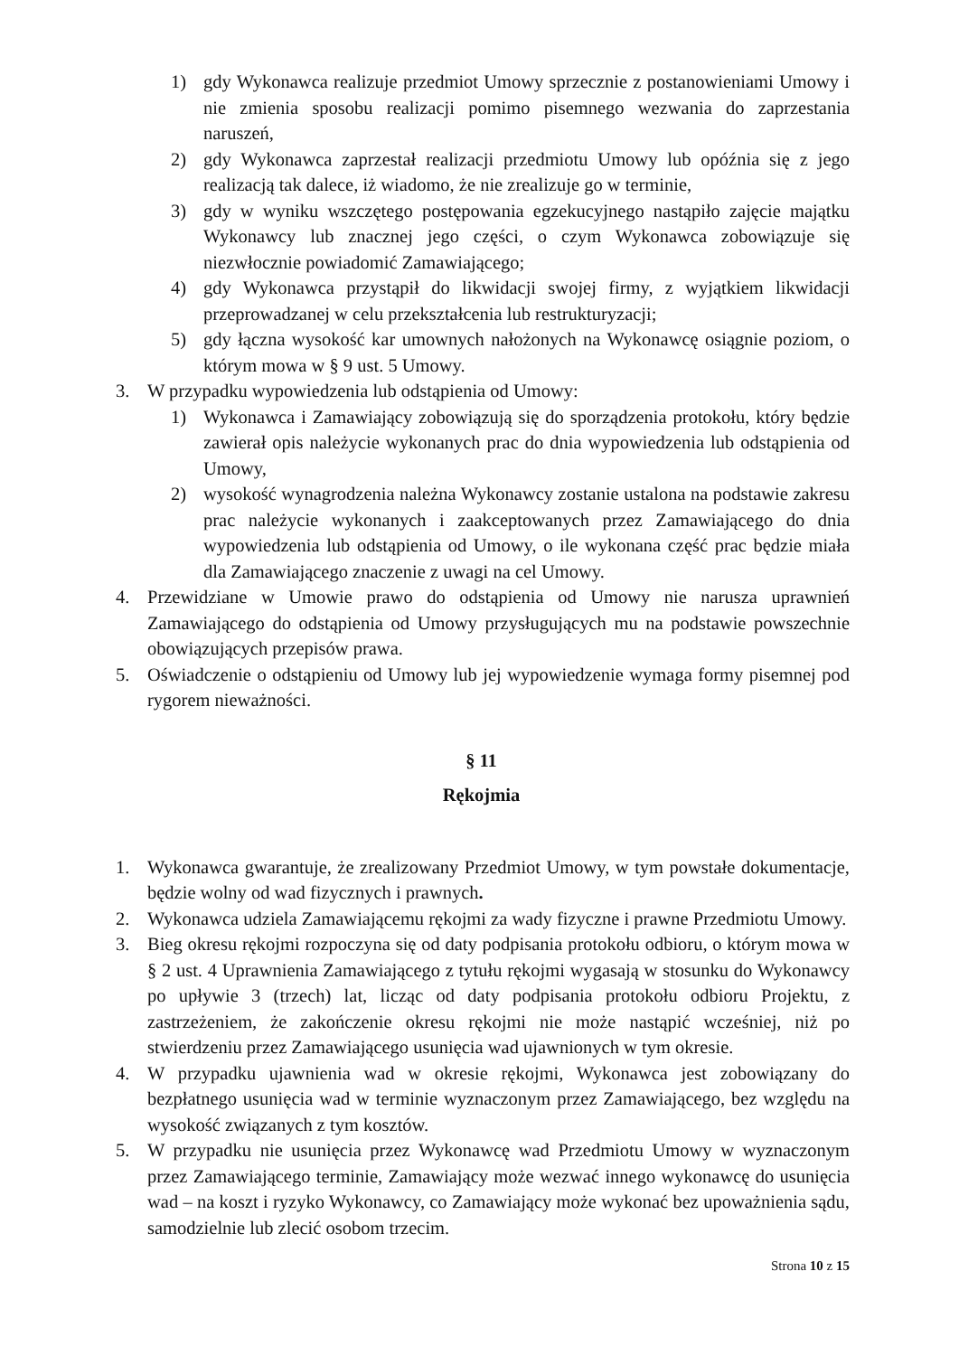1) gdy Wykonawca realizuje przedmiot Umowy sprzecznie z postanowieniami Umowy i nie zmienia sposobu realizacji pomimo pisemnego wezwania do zaprzestania naruszeń,
2) gdy Wykonawca zaprzestał realizacji przedmiotu Umowy lub opóźnia się z jego realizacją tak dalece, iż wiadomo, że nie zrealizuje go w terminie,
3) gdy w wyniku wszczętego postępowania egzekucyjnego nastąpiło zajęcie majątku Wykonawcy lub znacznej jego części, o czym Wykonawca zobowiązuje się niezwłocznie powiadomić Zamawiającego;
4) gdy Wykonawca przystąpił do likwidacji swojej firmy, z wyjątkiem likwidacji przeprowadzanej w celu przekształcenia lub restrukturyzacji;
5) gdy łączna wysokość kar umownych nałożonych na Wykonawcę osiągnie poziom, o którym mowa w § 9 ust. 5 Umowy.
3. W przypadku wypowiedzenia lub odstąpienia od Umowy:
1) Wykonawca i Zamawiający zobowiązują się do sporządzenia protokołu, który będzie zawierał opis należycie wykonanych prac do dnia wypowiedzenia lub odstąpienia od Umowy,
2) wysokość wynagrodzenia należna Wykonawcy zostanie ustalona na podstawie zakresu prac należycie wykonanych i zaakceptowanych przez Zamawiającego do dnia wypowiedzenia lub odstąpienia od Umowy, o ile wykonana część prac będzie miała dla Zamawiającego znaczenie z uwagi na cel Umowy.
4. Przewidziane w Umowie prawo do odstąpienia od Umowy nie narusza uprawnień Zamawiającego do odstąpienia od Umowy przysługujących mu na podstawie powszechnie obowiązujących przepisów prawa.
5. Oświadczenie o odstąpieniu od Umowy lub jej wypowiedzenie wymaga formy pisemnej pod rygorem nieważności.
§ 11
Rękojmia
1. Wykonawca gwarantuje, że zrealizowany Przedmiot Umowy, w tym powstałe dokumentacje, będzie wolny od wad fizycznych i prawnych.
2. Wykonawca udziela Zamawiającemu rękojmi za wady fizyczne i prawne Przedmiotu Umowy.
3. Bieg okresu rękojmi rozpoczyna się od daty podpisania protokołu odbioru, o którym mowa w § 2 ust. 4 Uprawnienia Zamawiającego z tytułu rękojmi wygasają w stosunku do Wykonawcy po upływie 3 (trzech) lat, licząc od daty podpisania protokołu odbioru Projektu, z zastrzeżeniem, że zakończenie okresu rękojmi nie może nastąpić wcześniej, niż po stwierdzeniu przez Zamawiającego usunięcia wad ujawnionych w tym okresie.
4. W przypadku ujawnienia wad w okresie rękojmi, Wykonawca jest zobowiązany do bezpłatnego usunięcia wad w terminie wyznaczonym przez Zamawiającego, bez względu na wysokość związanych z tym kosztów.
5. W przypadku nie usunięcia przez Wykonawcę wad Przedmiotu Umowy w wyznaczonym przez Zamawiającego terminie, Zamawiający może wezwać innego wykonawcę do usunięcia wad – na koszt i ryzyko Wykonawcy, co Zamawiający może wykonać bez upoważnienia sądu, samodzielnie lub zlecić osobom trzecim.
Strona 10 z 15